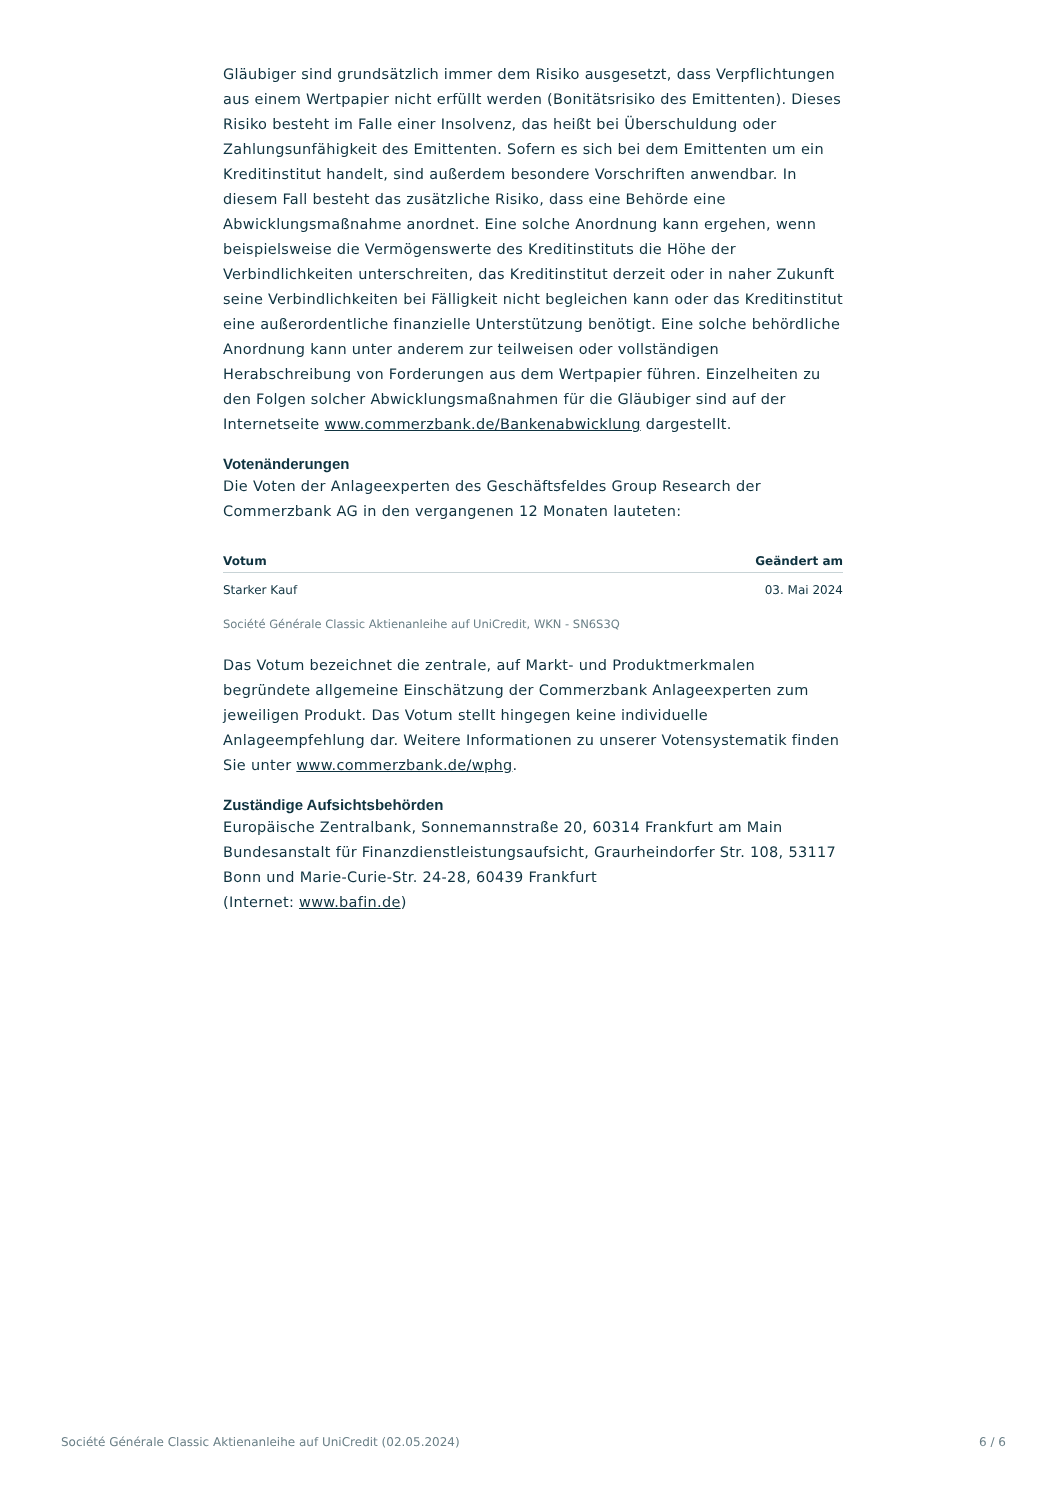Gläubiger sind grundsätzlich immer dem Risiko ausgesetzt, dass Verpflichtungen aus einem Wertpapier nicht erfüllt werden (Bonitätsrisiko des Emittenten). Dieses Risiko besteht im Falle einer Insolvenz, das heißt bei Überschuldung oder Zahlungsunfähigkeit des Emittenten. Sofern es sich bei dem Emittenten um ein Kreditinstitut handelt, sind außerdem besondere Vorschriften anwendbar. In diesem Fall besteht das zusätzliche Risiko, dass eine Behörde eine Abwicklungsmaßnahme anordnet. Eine solche Anordnung kann ergehen, wenn beispielsweise die Vermögenswerte des Kreditinstituts die Höhe der Verbindlichkeiten unterschreiten, das Kreditinstitut derzeit oder in naher Zukunft seine Verbindlichkeiten bei Fälligkeit nicht begleichen kann oder das Kreditinstitut eine außerordentliche finanzielle Unterstützung benötigt. Eine solche behördliche Anordnung kann unter anderem zur teilweisen oder vollständigen Herabschreibung von Forderungen aus dem Wertpapier führen. Einzelheiten zu den Folgen solcher Abwicklungsmaßnahmen für die Gläubiger sind auf der Internetseite www.commerzbank.de/Bankenabwicklung dargestellt.
Votenänderungen
Die Voten der Anlageexperten des Geschäftsfeldes Group Research der Commerzbank AG in den vergangenen 12 Monaten lauteten:
| Votum | Geändert am |
| --- | --- |
| Starker Kauf | 03. Mai 2024 |
Société Générale Classic Aktienanleihe auf UniCredit, WKN - SN6S3Q
Das Votum bezeichnet die zentrale, auf Markt- und Produktmerkmalen begründete allgemeine Einschätzung der Commerzbank Anlageexperten zum jeweiligen Produkt. Das Votum stellt hingegen keine individuelle Anlageempfehlung dar. Weitere Informationen zu unserer Votensystematik finden Sie unter www.commerzbank.de/wphg.
Zuständige Aufsichtsbehörden
Europäische Zentralbank, Sonnemannstraße 20, 60314 Frankfurt am Main
Bundesanstalt für Finanzdienstleistungsaufsicht, Graurheindorfer Str. 108, 53117 Bonn und Marie-Curie-Str. 24-28, 60439 Frankfurt
(Internet: www.bafin.de)
Société Générale Classic Aktienanleihe auf UniCredit (02.05.2024) 6 / 6